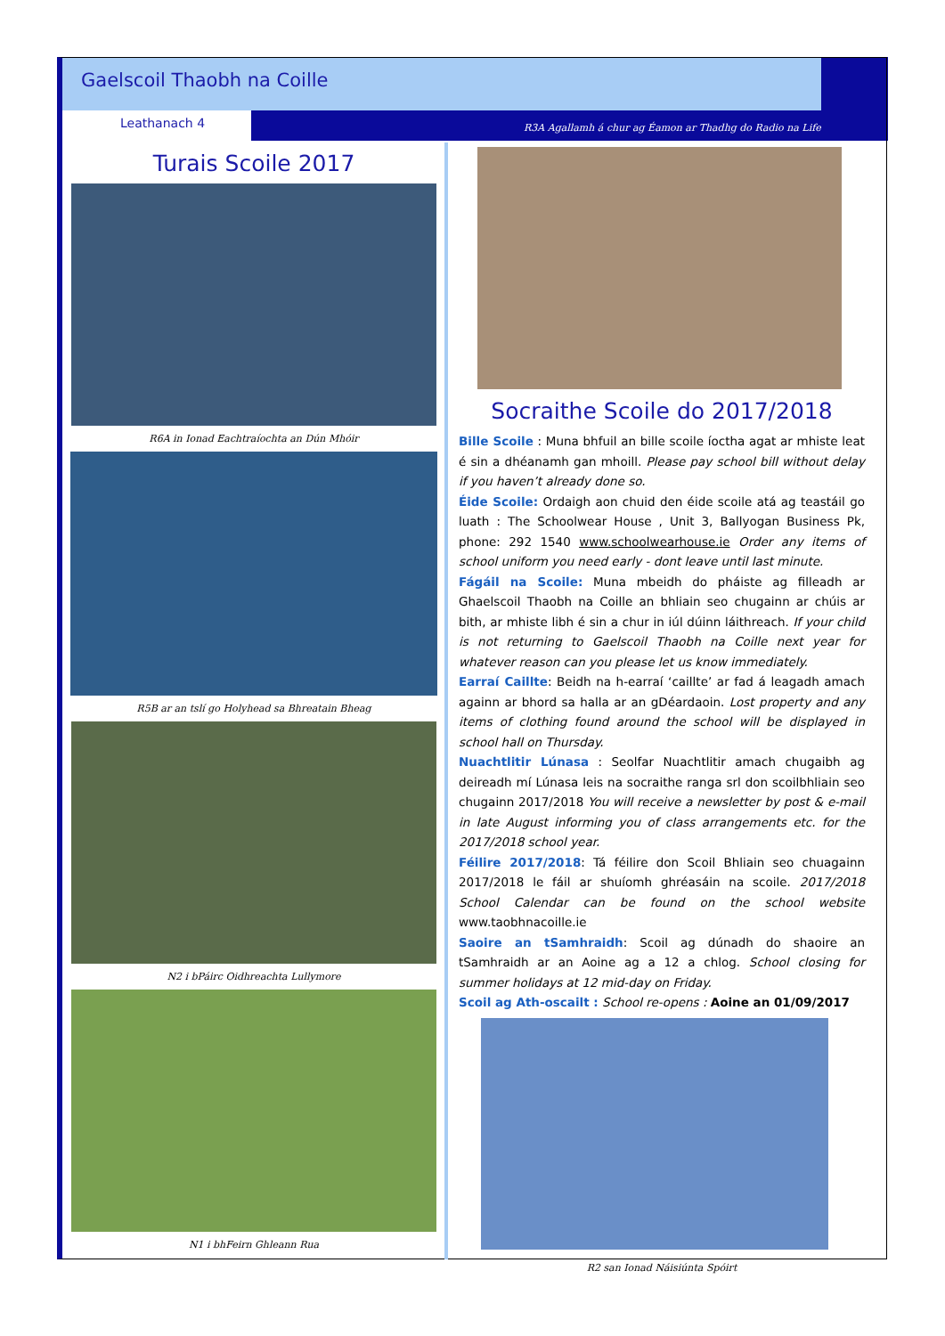Gaelscoil Thaobh na Coille
Leathanach 4
R3A Agallamh á chur ag Éamon ar Thadhg do Radio na Life
Turais Scoile 2017
R6A in Ionad Eachtraíochta an Dún Mhóir
R5B ar an tslí go Holyhead sa Bhreatain Bheag
N2 i bPáirc Oidhreachta Lullymore
N1 i bhFeirn Ghleann Rua
Socraithe Scoile do 2017/2018
Bille Scoile : Muna bhfuil an bille scoile íoctha agat ar mhiste leat é sin a dhéanamh gan mhoill. Please pay school bill without delay if you haven’t already done so.
Éide Scoile: Ordaigh aon chuid den éide scoile atá ag teastáil go luath : The Schoolwear House , Unit 3, Ballyogan Business Pk, phone: 292 1540 www.schoolwearhouse.ie Order any items of school uniform you need early - dont leave until last minute.
Fágáil na Scoile: Muna mbeidh do pháiste ag filleadh ar Ghaelscoil Thaobh na Coille an bhliain seo chugainn ar chúis ar bith, ar mhiste libh é sin a chur in iúl dúinn láithreach. If your child is not returning to Gaelscoil Thaobh na Coille next year for whatever reason can you please let us know immediately.
Earraí Caillte: Beidh na h-earraí ‘caillte’ ar fad á leagadh amach againn ar bhord sa halla ar an gDéardaoin. Lost property and any items of clothing found around the school will be displayed in school hall on Thursday.
Nuachtlitir Lúnasa : Seolfar Nuachtlitir amach chugaibh ag deireadh mí Lúnasa leis na socraithe ranga srl don scoilbhliain seo chugainn 2017/2018 You will receive a newsletter by post & e-mail in late August informing you of class arrangements etc. for the 2017/2018 school year.
Féilire 2017/2018: Tá féilire don Scoil Bhliain seo chuagainn 2017/2018 le fáil ar shuíomh ghréasáin na scoile. 2017/2018 School Calendar can be found on the school website www.taobhnacoille.ie
Saoire an tSamhraidh: Scoil ag dúnadh do shaoire an tSamhraidh ar an Aoine ag a 12 a chlog. School closing for summer holidays at 12 mid-day on Friday.
Scoil ag Ath-oscailt : School re-opens : Aoine an 01/09/2017
R2 san Ionad Náisiúnta Spóirt